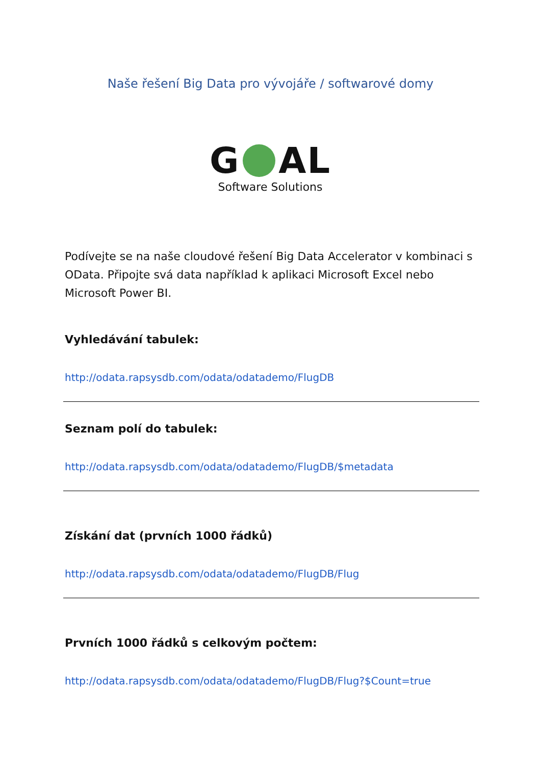Naše řešení Big Data pro vývojáře / softwarové domy
G AL
Software Solutions
Podívejte se na naše cloudové řešení Big Data Accelerator v kombinaci s OData. Připojte svá data například k aplikaci Microsoft Excel nebo Microsoft Power BI.
Vyhledávání tabulek:
http://odata.rapsysdb.com/odata/odatademo/FlugDB
Seznam polí do tabulek:
http://odata.rapsysdb.com/odata/odatademo/FlugDB/$metadata
Získání dat (prvních 1000 řádků)
http://odata.rapsysdb.com/odata/odatademo/FlugDB/Flug
Prvních 1000 řádků s celkovým počtem:
http://odata.rapsysdb.com/odata/odatademo/FlugDB/Flug?$Count=true